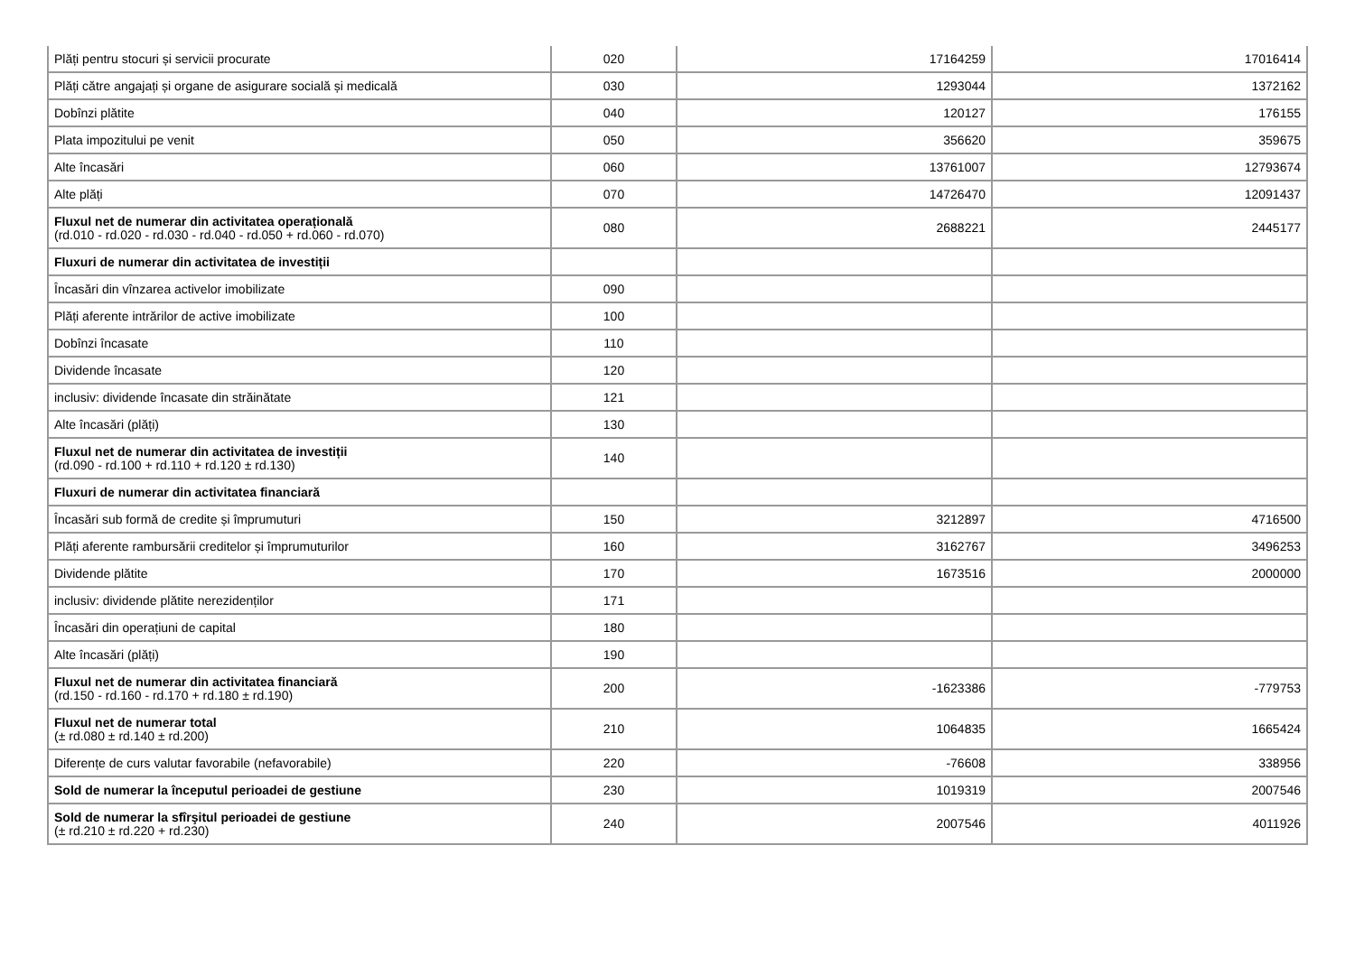| Plăți pentru stocuri și servicii procurate | 020 | 17164259 | 17016414 |
| Plăți către angajați și organe de asigurare socială și medicală | 030 | 1293044 | 1372162 |
| Dobînzi plătite | 040 | 120127 | 176155 |
| Plata impozitului pe venit | 050 | 356620 | 359675 |
| Alte încasări | 060 | 13761007 | 12793674 |
| Alte plăți | 070 | 14726470 | 12091437 |
| Fluxul net de numerar din activitatea operațională (rd.010 - rd.020 - rd.030 - rd.040 - rd.050 + rd.060 - rd.070) | 080 | 2688221 | 2445177 |
| Fluxuri de numerar din activitatea de investiții | | | |
| Încasări din vînzarea activelor imobilizate | 090 | | |
| Plăți aferente intrărilor de active imobilizate | 100 | | |
| Dobînzi încasate | 110 | | |
| Dividende încasate | 120 | | |
| inclusiv: dividende încasate din străinătate | 121 | | |
| Alte încasări (plăți) | 130 | | |
| Fluxul net de numerar din activitatea de investiții (rd.090 - rd.100 + rd.110 + rd.120 ± rd.130) | 140 | | |
| Fluxuri de numerar din activitatea financiară | | | |
| Încasări sub formă de credite și împrumuturi | 150 | 3212897 | 4716500 |
| Plăți aferente rambursării creditelor și împrumuturilor | 160 | 3162767 | 3496253 |
| Dividende plătite | 170 | 1673516 | 2000000 |
| inclusiv: dividende plătite nerezidenților | 171 | | |
| Încasări din operațiuni de capital | 180 | | |
| Alte încasări (plăți) | 190 | | |
| Fluxul net de numerar din activitatea financiară (rd.150 - rd.160 - rd.170 + rd.180 ± rd.190) | 200 | -1623386 | -779753 |
| Fluxul net de numerar total (± rd.080 ± rd.140 ± rd.200) | 210 | 1064835 | 1665424 |
| Diferențe de curs valutar favorabile (nefavorabile) | 220 | -76608 | 338956 |
| Sold de numerar la începutul perioadei de gestiune | 230 | 1019319 | 2007546 |
| Sold de numerar la sfîrşitul perioadei de gestiune (± rd.210 ± rd.220 + rd.230) | 240 | 2007546 | 4011926 |